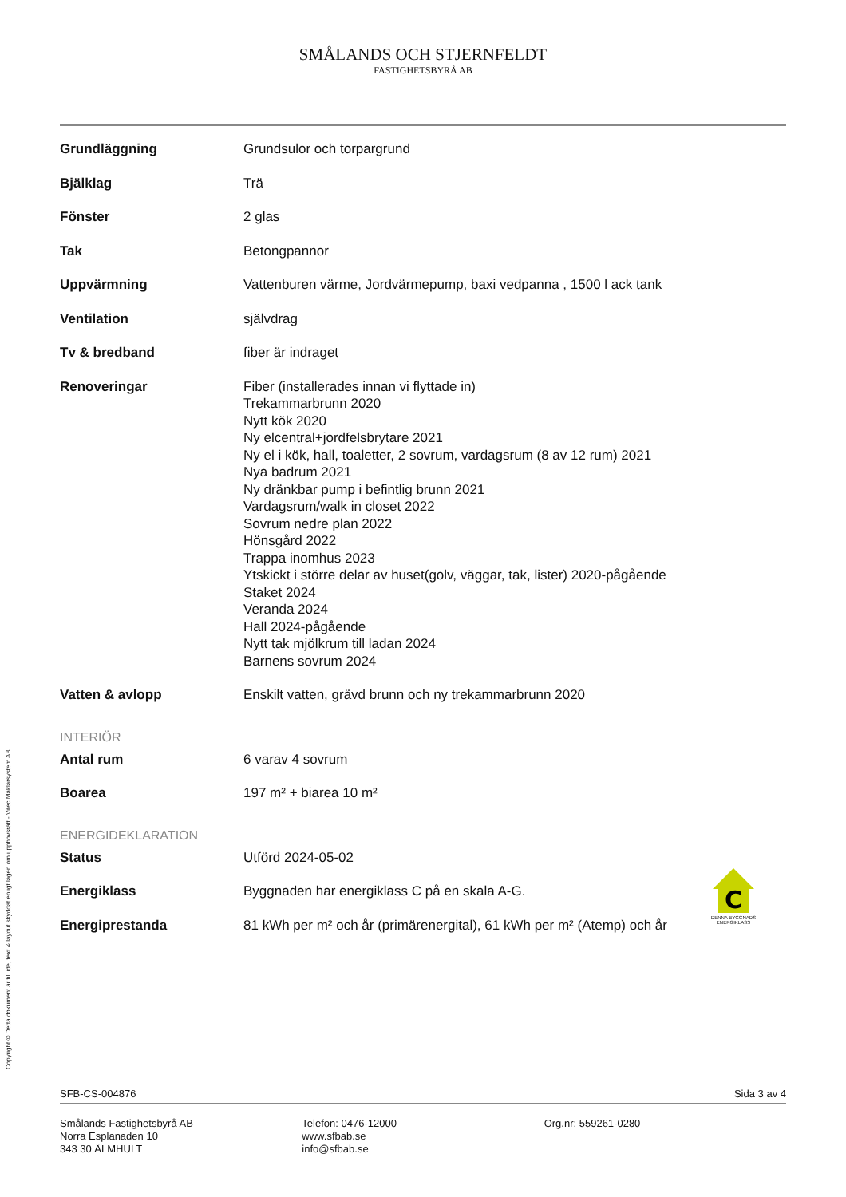SMÅLANDS OCH STJERNFELDT
FASTIGHETSBYRÅ AB
| Grundläggning | Grundsulor och torpargrund |
| Bjälklag | Trä |
| Fönster | 2 glas |
| Tak | Betongpannor |
| Uppvärmning | Vattenburen värme, Jordvärmepump, baxi vedpanna , 1500 l ack tank |
| Ventilation | självdrag |
| Tv & bredband | fiber är indraget |
| Renoveringar | Fiber (installerades innan vi flyttade in) Trekammarbrunn 2020 Nytt kök 2020 Ny elcentral+jordfelsbrytare 2021 Ny el i kök, hall, toaletter, 2 sovrum, vardagsrum (8 av 12 rum) 2021 Nya badrum 2021 Ny dränkbar pump i befintlig brunn 2021 Vardagsrum/walk in closet 2022 Sovrum nedre plan 2022 Hönsgård 2022 Trappa inomhus 2023 Ytskickt i större delar av huset(golv, väggar, tak, lister) 2020-pågående Staket 2024 Veranda 2024 Hall 2024-pågående Nytt tak mjölkrum till ladan 2024 Barnens sovrum 2024 |
| Vatten & avlopp | Enskilt vatten, grävd brunn och ny trekammarbrunn 2020 |
INTERIÖR
| Antal rum | 6 varav 4 sovrum |
| Boarea | 197 m² + biarea 10 m² |
ENERGIDEKLARATION
| Status | Utförd 2024-05-02 |
| Energiklass | Byggnaden har energiklass C på en skala A-G. |
| Energiprestanda | 81 kWh per m² och år (primärenergital), 61 kWh per m² (Atemp) och år |
C
DENNA BYGGNADS ENERGIKLASS
Copyright © Detta dokument är till idé, text & layout skyddat enligt lagen om upphovsrätt - Vitec Mäklarsystem AB
SFB-CS-004876 Sida 3 av 4
Smålands Fastighetsbyrå AB
Norra Esplanaden 10
343 30 ÄLMHULT
Telefon: 0476-12000
www.sfbab.se
info@sfbab.se
Org.nr: 559261-0280